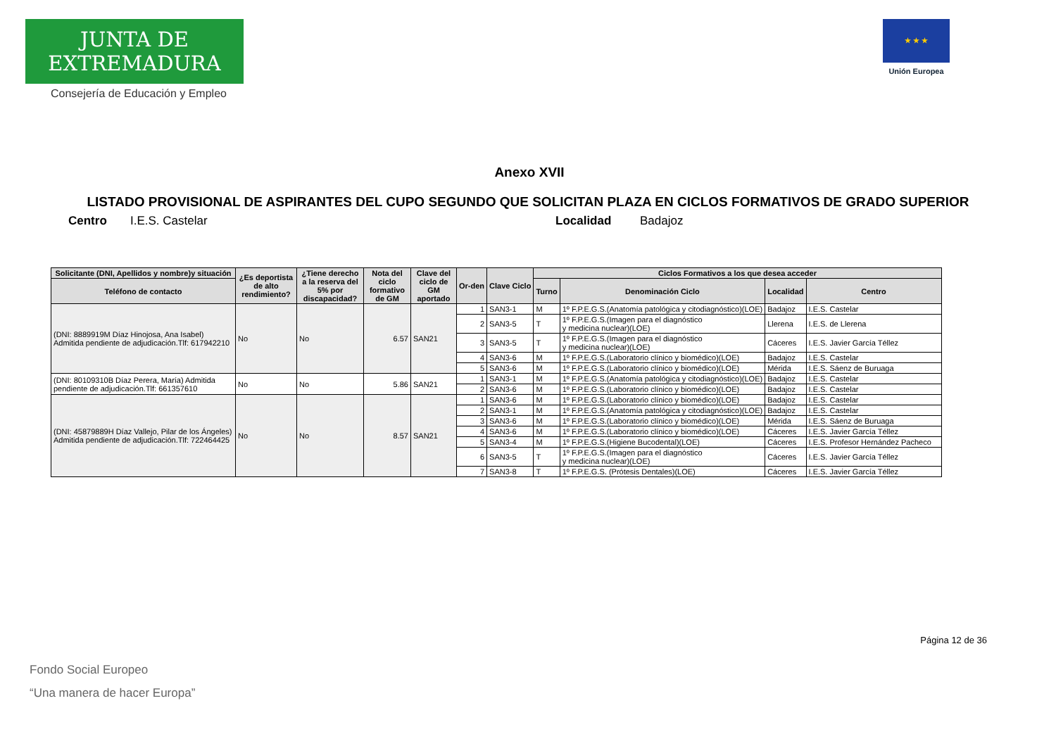JUNTA DE EXTREMADURA
Consejería de Educación y Empleo
★ ★ ★
Unión Europea
Anexo XVII
LISTADO PROVISIONAL DE ASPIRANTES DEL CUPO SEGUNDO QUE SOLICITAN PLAZA EN CICLOS FORMATIVOS DE GRADO SUPERIOR
Centro I.E.S. Castelar Localidad Badajoz
| Solicitante (DNI, Apellidos y nombre)y situación | ¿Es deportista de alto rendimiento? | ¿Tiene derecho a la reserva del 5% por discapacidad? | Nota del ciclo formativo de GM | Clave del ciclo de GM aportado | Or-den | Clave Ciclo | Ciclos Formativos a los que desea acceder | | | |
| --- | --- | --- | --- | --- | --- | --- | --- | --- | --- | --- |
| Teléfono de contacto | | | | | | | Turno | Denominación Ciclo | Localidad | Centro |
| (DNI: 8889919M Díaz Hinojosa, Ana Isabel) Admitida pendiente de adjudicación.Tlf: 617942210 | No | No | 6.57 | SAN21 | 1 | SAN3-1 | M | 1º F.P.E.G.S.(Anatomía patológica y citodiagnóstico)(LOE) | Badajoz | I.E.S. Castelar |
| | | | | | 2 | SAN3-5 | T | 1º F.P.E.G.S.(Imagen para el diagnóstico y medicina nuclear)(LOE) | Llerena | I.E.S. de Llerena |
| | | | | | 3 | SAN3-5 | T | 1º F.P.E.G.S.(Imagen para el diagnóstico y medicina nuclear)(LOE) | Cáceres | I.E.S. Javier García Téllez |
| | | | | | 4 | SAN3-6 | M | 1º F.P.E.G.S.(Laboratorio clínico y biomédico)(LOE) | Badajoz | I.E.S. Castelar |
| | | | | | 5 | SAN3-6 | M | 1º F.P.E.G.S.(Laboratorio clínico y biomédico)(LOE) | Mérida | I.E.S. Sáenz de Buruaga |
| (DNI: 80109310B Díaz Perera, María) Admitida pendiente de adjudicación.Tlf: 661357610 | No | No | 5.86 | SAN21 | 1 | SAN3-1 | M | 1º F.P.E.G.S.(Anatomía patológica y citodiagnóstico)(LOE) | Badajoz | I.E.S. Castelar |
| | | | | | 2 | SAN3-6 | M | 1º F.P.E.G.S.(Laboratorio clínico y biomédico)(LOE) | Badajoz | I.E.S. Castelar |
| (DNI: 45879889H Díaz Vallejo, Pilar de los Ángeles) Admitida pendiente de adjudicación.Tlf: 722464425 | No | No | 8.57 | SAN21 | 1 | SAN3-6 | M | 1º F.P.E.G.S.(Laboratorio clínico y biomédico)(LOE) | Badajoz | I.E.S. Castelar |
| | | | | | 2 | SAN3-1 | M | 1º F.P.E.G.S.(Anatomía patológica y citodiagnóstico)(LOE) | Badajoz | I.E.S. Castelar |
| | | | | | 3 | SAN3-6 | M | 1º F.P.E.G.S.(Laboratorio clínico y biomédico)(LOE) | Mérida | I.E.S. Sáenz de Buruaga |
| | | | | | 4 | SAN3-6 | M | 1º F.P.E.G.S.(Laboratorio clínico y biomédico)(LOE) | Cáceres | I.E.S. Javier García Téllez |
| | | | | | 5 | SAN3-4 | M | 1º F.P.E.G.S.(Higiene Bucodental)(LOE) | Cáceres | I.E.S. Profesor Hernández Pacheco |
| | | | | | 6 | SAN3-5 | T | 1º F.P.E.G.S.(Imagen para el diagnóstico y medicina nuclear)(LOE) | Cáceres | I.E.S. Javier García Téllez |
| | | | | | 7 | SAN3-8 | T | 1º F.P.E.G.S. (Prótesis Dentales)(LOE) | Cáceres | I.E.S. Javier García Téllez |
Página 12 de 36
Fondo Social Europeo
“Una manera de hacer Europa”